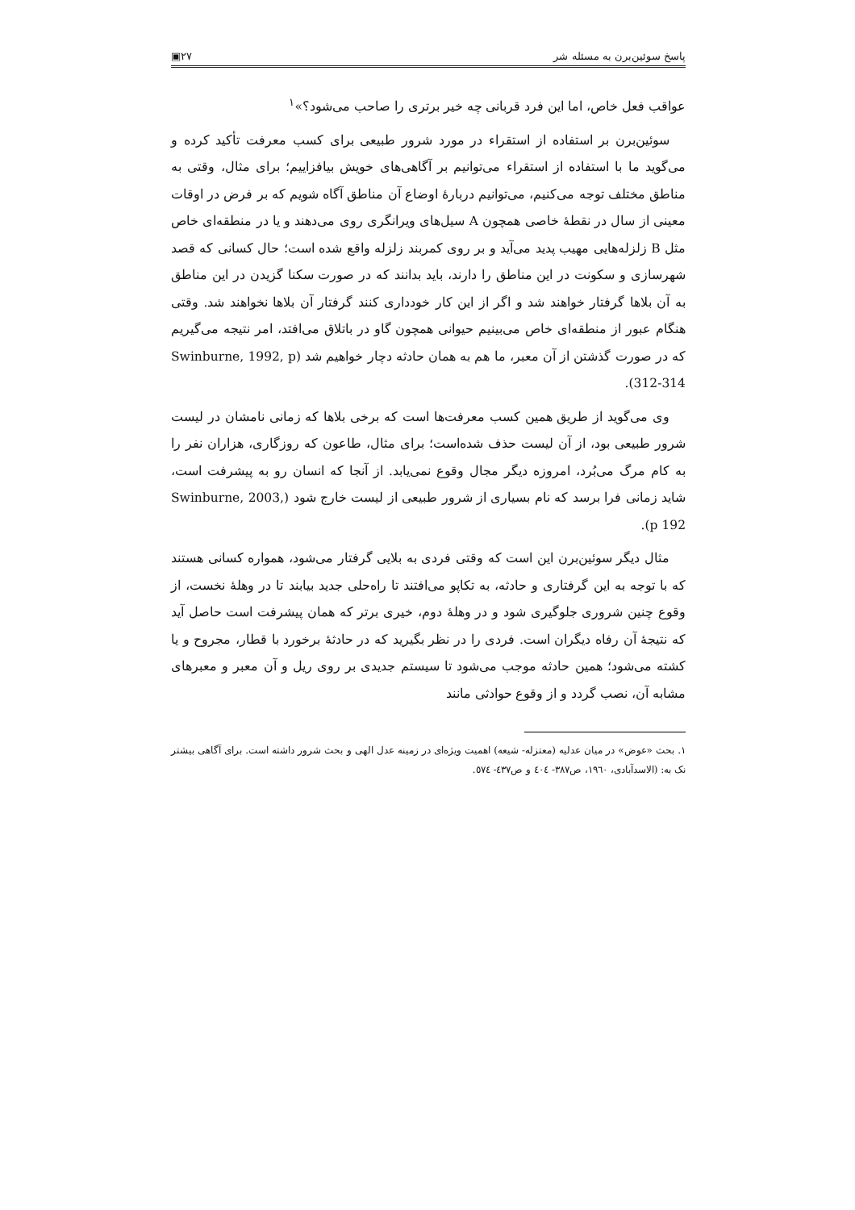پاسخ سوئین‌برن به مسئله شر ۲۷▣
عواقب فعل خاص، اما این فرد قربانی چه خیر برتری را صاحب می‌شود؟»<sup>۱</sup>
سوئین‌برن بر استفاده از استقراء در مورد شرور طبیعی برای کسب معرفت تأکید کرده و می‌گوید ما با استفاده از استقراء می‌توانیم بر آگاهی‌های خویش بیافزاییم؛ برای مثال، وقتی به مناطق مختلف توجه می‌کنیم، می‌توانیم دربارهٔ اوضاع آن مناطق آگاه شویم که بر فرض در اوقات معینی از سال در نقطهٔ خاصی همچون A سیل‌های ویرانگری روی می‌دهند و یا در منطقه‌ای خاص مثل B زلزله‌هایی مهیب پدید می‌آید و بر روی کمربند زلزله واقع شده است؛ حال کسانی که قصد شهرسازی و سکونت در این مناطق را دارند، باید بدانند که در صورت سکنا گزیدن در این مناطق به آن بلاها گرفتار خواهند شد و اگر از این کار خودداری کنند گرفتار آن بلاها نخواهند شد. وقتی هنگام عبور از منطقه‌ای خاص می‌بینیم حیوانی همچون گاو در باتلاق می‌افتد، امر نتیجه می‌گیریم که در صورت گذشتن از آن معبر، ما هم به همان حادثه دچار خواهیم شد (Swinburne, 1992, p 312-314).
وی می‌گوید از طریق همین کسب معرفت‌ها است که برخی بلاها که زمانی نامشان در لیست شرور طبیعی بود، از آن لیست حذف شده‌است؛ برای مثال، طاعون که روزگاری، هزاران نفر را به کام مرگ می‌بُرد، امروزه دیگر مجال وقوع نمی‌یابد. از آنجا که انسان رو به پیشرفت است، شاید زمانی فرا برسد که نام بسیاری از شرور طبیعی از لیست خارج شود (Swinburne, 2003, p 192).
مثال دیگر سوئین‌برن این است که وقتی فردی به بلایی گرفتار می‌شود، همواره کسانی هستند که با توجه به این گرفتاری و حادثه، به تکاپو می‌افتند تا راه‌حلی جدید بیابند تا در وهلهٔ نخست، از وقوع چنین شروری جلوگیری شود و در وهلهٔ دوم، خیری برتر که همان پیشرفت است حاصل آید که نتیجهٔ آن رفاه دیگران است. فردی را در نظر بگیرید که در حادثهٔ برخورد با قطار، مجروح و یا کشته می‌شود؛ همین حادثه موجب می‌شود تا سیستم جدیدی بر روی ریل و آن معبر و معبرهای مشابه آن، نصب گردد و از وقوع حوادثی مانند
۱. بحث «عوض» در میان عدلیه (معتزله- شیعه) اهمیت ویژه‌ای در زمینه عدل الهی و بحث شرور داشته است. برای آگاهی بیشتر نک به: (الاسدآبادی، ۱۹٦۰، ص۳۸۷- ٤۰٤ و ص٤۳۷- ٥۷٤.